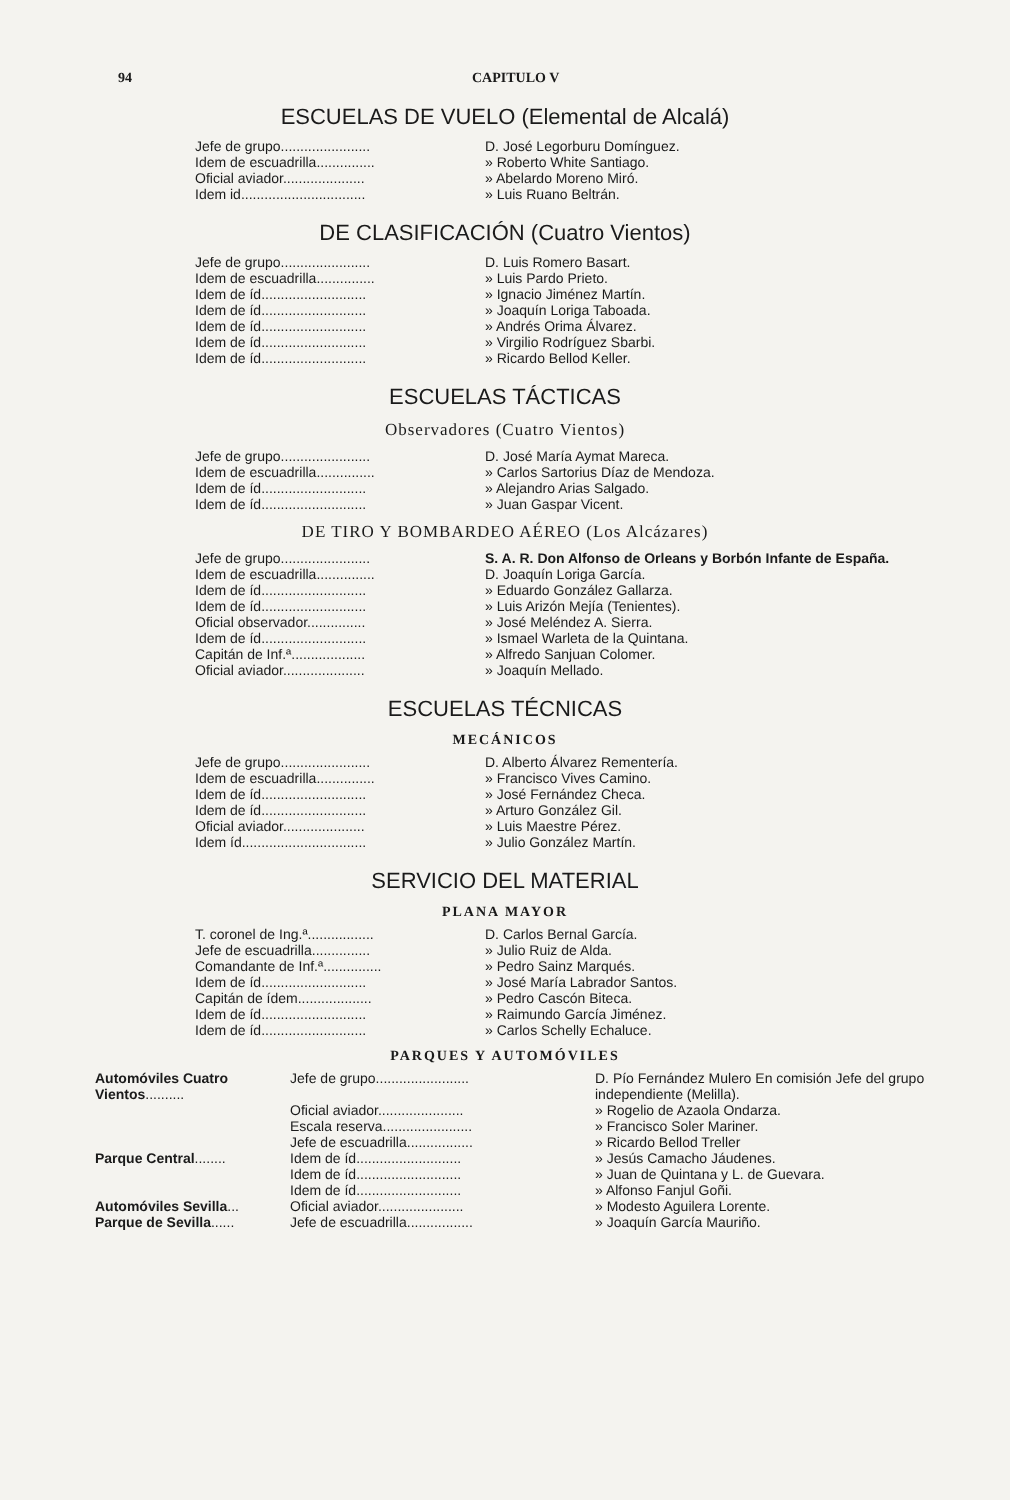94 CAPITULO V
ESCUELAS DE VUELO (Elemental de Alcalá)
| Jefe de grupo....................... | D. José Legorburu Domínguez. |
| Idem de escuadrilla............... | » Roberto White Santiago. |
| Oficial aviador..................... | » Abelardo Moreno Miró. |
| Idem id................................ | » Luis Ruano Beltrán. |
DE CLASIFICACIÓN (Cuatro Vientos)
| Jefe de grupo....................... | D. Luis Romero Basart. |
| Idem de escuadrilla............... | » Luis Pardo Prieto. |
| Idem de íd........................... | » Ignacio Jiménez Martín. |
| Idem de íd........................... | » Joaquín Loriga Taboada. |
| Idem de íd........................... | » Andrés Orima Álvarez. |
| Idem de íd........................... | » Virgilio Rodríguez Sbarbi. |
| Idem de íd........................... | » Ricardo Bellod Keller. |
ESCUELAS TÁCTICAS
Observadores (Cuatro Vientos)
| Jefe de grupo....................... | D. José María Aymat Mareca. |
| Idem de escuadrilla............... | » Carlos Sartorius Díaz de Mendoza. |
| Idem de íd........................... | » Alejandro Arias Salgado. |
| Idem de íd........................... | » Juan Gaspar Vicent. |
DE TIRO Y BOMBARDEO AÉREO (Los Alcázares)
| Jefe de grupo....................... | S. A. R. Don Alfonso de Orleans y Borbón Infante de España. |
| Idem de escuadrilla............... | D. Joaquín Loriga García. |
| Idem de íd........................... | » Eduardo González Gallarza. |
| Idem de íd........................... | » Luis Arizón Mejía (Tenientes). |
| Oficial observador............... | » José Meléndez A. Sierra. |
| Idem de íd........................... | » Ismael Warleta de la Quintana. |
| Capitán de Inf.ª................... | » Alfredo Sanjuan Colomer. |
| Oficial aviador..................... | » Joaquín Mellado. |
ESCUELAS TÉCNICAS
MECÁNICOS
| Jefe de grupo....................... | D. Alberto Álvarez Rementería. |
| Idem de escuadrilla............... | » Francisco Vives Camino. |
| Idem de íd........................... | » José Fernández Checa. |
| Idem de íd........................... | » Arturo González Gil. |
| Oficial aviador..................... | » Luis Maestre Pérez. |
| Idem íd................................ | » Julio González Martín. |
SERVICIO DEL MATERIAL
PLANA MAYOR
| T. coronel de Ing.ª................. | D. Carlos Bernal García. |
| Jefe de escuadrilla............... | » Julio Ruiz de Alda. |
| Comandante de Inf.ª............... | » Pedro Sainz Marqués. |
| Idem de íd........................... | » José María Labrador Santos. |
| Capitán de ídem................... | » Pedro Cascón Biteca. |
| Idem de íd........................... | » Raimundo García Jiménez. |
| Idem de íd........................... | » Carlos Schelly Echaluce. |
PARQUES Y AUTOMÓVILES
| Automóviles Cuatro Vientos .......... | Jefe de grupo........................ | D. Pío Fernández Mulero En comisión Jefe del grupo independiente (Melilla). |
| | Oficial aviador...................... | » Rogelio de Azaola Ondarza. |
| | Escala reserva....................... | » Francisco Soler Mariner. |
| | Jefe de escuadrilla................. | » Ricardo Bellod Treller |
| Parque Central ........ | Idem de íd........................... | » Jesús Camacho Jáudenes. |
| | Idem de íd........................... | » Juan de Quintana y L. de Guevara. |
| | Idem de íd........................... | » Alfonso Fanjul Goñi. |
| Automóviles Sevilla ... | Oficial aviador...................... | » Modesto Aguilera Lorente. |
| Parque de Sevilla ...... | Jefe de escuadrilla................. | » Joaquín García Mauriño. |